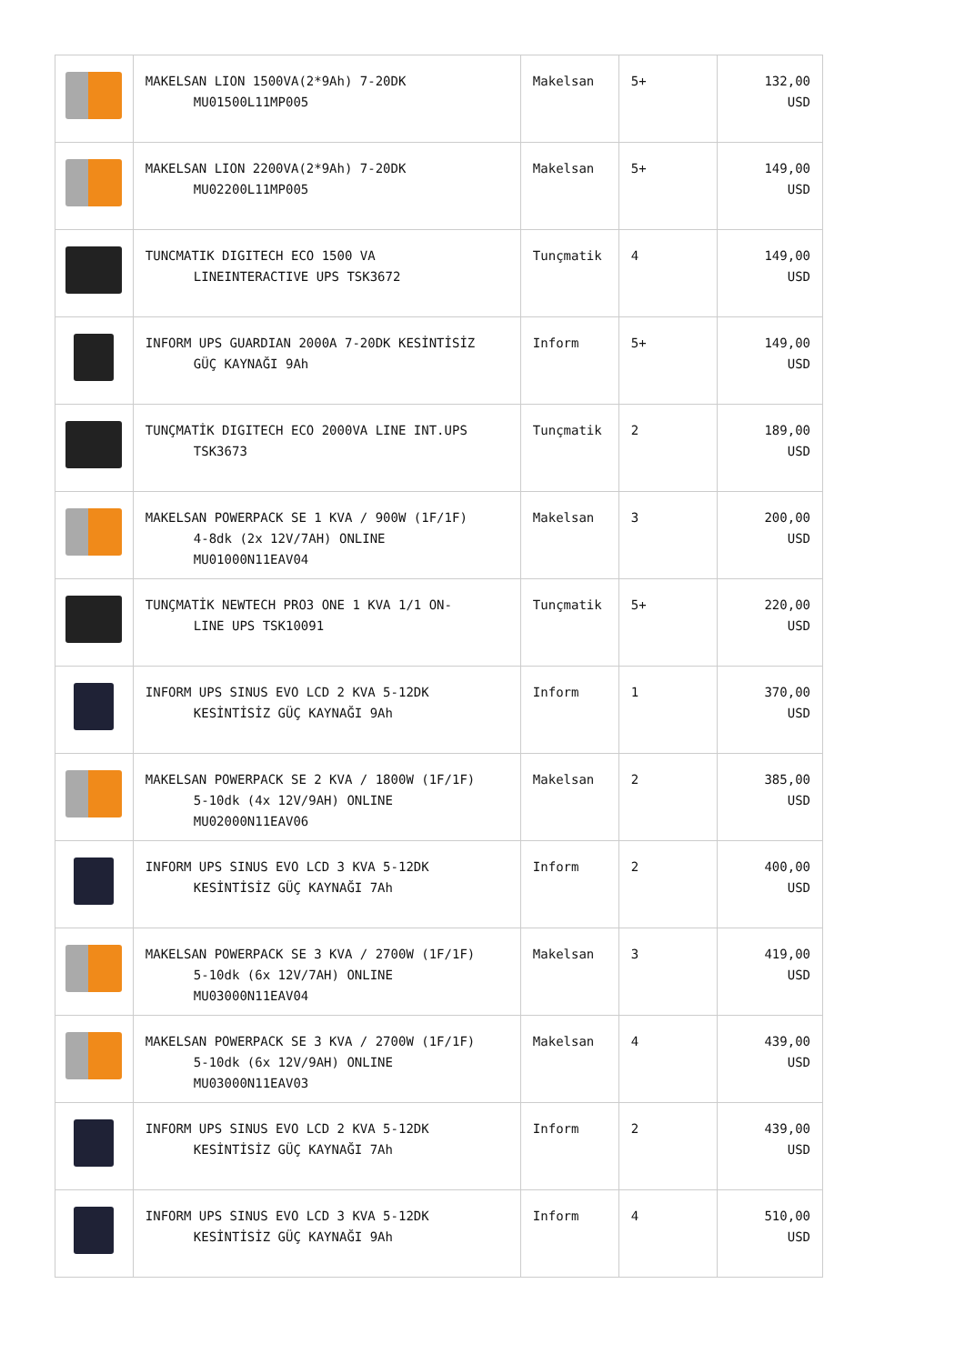| | MAKELSAN LION 1500VA(2*9Ah) 7-20DK MU01500L11MP005 | Makelsan | 5+ | 132,00 USD |
| | MAKELSAN LION 2200VA(2*9Ah) 7-20DK MU02200L11MP005 | Makelsan | 5+ | 149,00 USD |
| | TUNCMATIK DIGITECH ECO 1500 VA LINEINTERACTIVE UPS TSK3672 | Tunçmatik | 4 | 149,00 USD |
| | INFORM UPS GUARDIAN 2000A 7-20DK KESİNTİSİZ GÜÇ KAYNAĞI 9Ah | Inform | 5+ | 149,00 USD |
| | TUNÇMATİK DIGITECH ECO 2000VA LINE INT.UPS TSK3673 | Tunçmatik | 2 | 189,00 USD |
| | MAKELSAN POWERPACK SE 1 KVA / 900W (1F/1F) 4-8dk (2x 12V/7AH) ONLINE MU01000N11EAV04 | Makelsan | 3 | 200,00 USD |
| | TUNÇMATİK NEWTECH PRO3 ONE 1 KVA 1/1 ON- LINE UPS TSK10091 | Tunçmatik | 5+ | 220,00 USD |
| | INFORM UPS SINUS EVO LCD 2 KVA 5-12DK KESİNTİSİZ GÜÇ KAYNAĞI 9Ah | Inform | 1 | 370,00 USD |
| | MAKELSAN POWERPACK SE 2 KVA / 1800W (1F/1F) 5-10dk (4x 12V/9AH) ONLINE MU02000N11EAV06 | Makelsan | 2 | 385,00 USD |
| | INFORM UPS SINUS EVO LCD 3 KVA 5-12DK KESİNTİSİZ GÜÇ KAYNAĞI 7Ah | Inform | 2 | 400,00 USD |
| | MAKELSAN POWERPACK SE 3 KVA / 2700W (1F/1F) 5-10dk (6x 12V/7AH) ONLINE MU03000N11EAV04 | Makelsan | 3 | 419,00 USD |
| | MAKELSAN POWERPACK SE 3 KVA / 2700W (1F/1F) 5-10dk (6x 12V/9AH) ONLINE MU03000N11EAV03 | Makelsan | 4 | 439,00 USD |
| | INFORM UPS SINUS EVO LCD 2 KVA 5-12DK KESİNTİSİZ GÜÇ KAYNAĞI 7Ah | Inform | 2 | 439,00 USD |
| | INFORM UPS SINUS EVO LCD 3 KVA 5-12DK KESİNTİSİZ GÜÇ KAYNAĞI 9Ah | Inform | 4 | 510,00 USD |